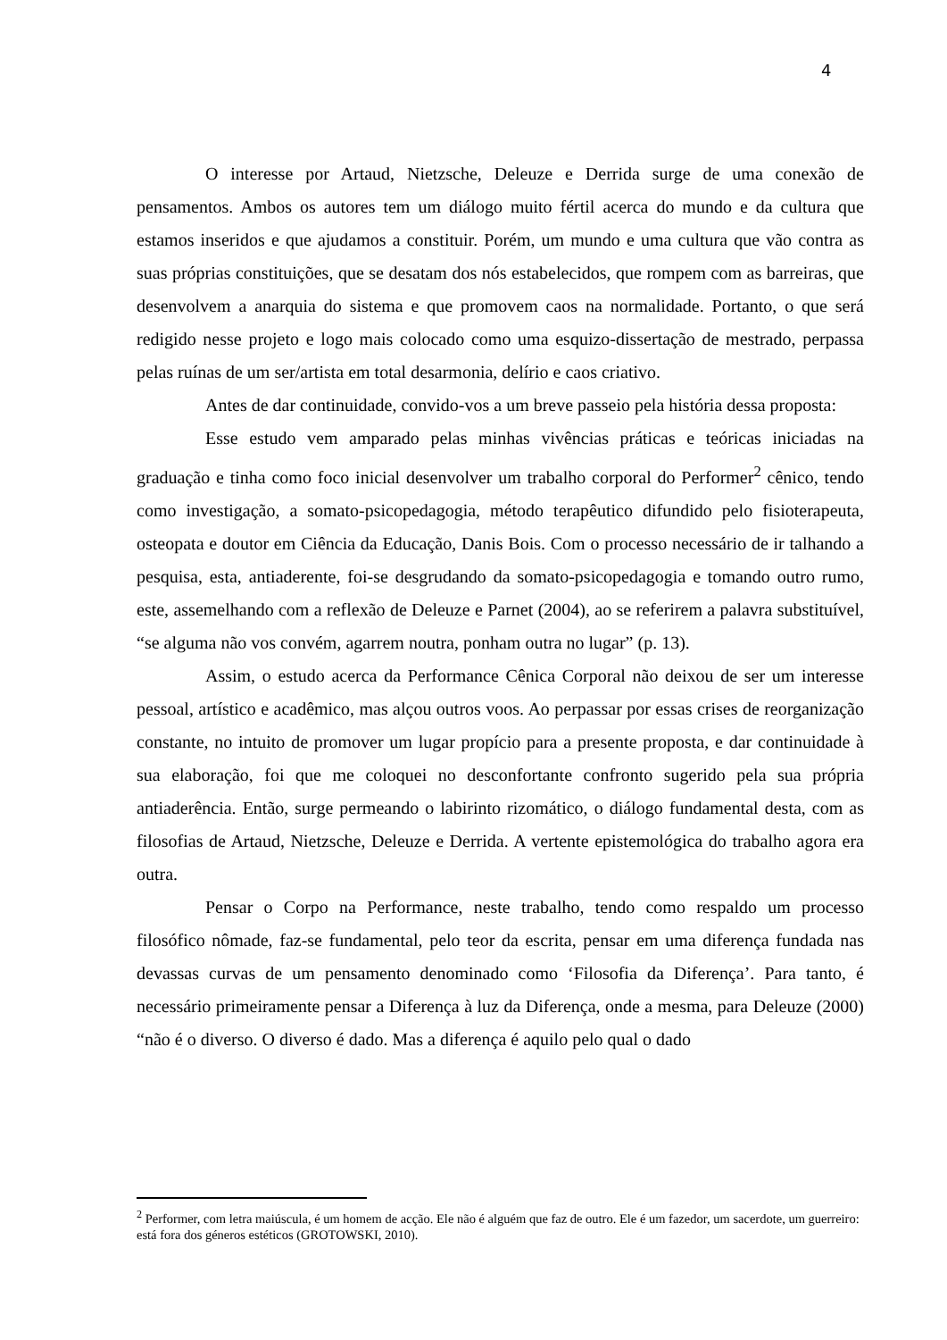4
O interesse por Artaud, Nietzsche, Deleuze e Derrida surge de uma conexão de pensamentos. Ambos os autores tem um diálogo muito fértil acerca do mundo e da cultura que estamos inseridos e que ajudamos a constituir. Porém, um mundo e uma cultura que vão contra as suas próprias constituições, que se desatam dos nós estabelecidos, que rompem com as barreiras, que desenvolvem a anarquia do sistema e que promovem caos na normalidade. Portanto, o que será redigido nesse projeto e logo mais colocado como uma esquizo-dissertação de mestrado, perpassa pelas ruínas de um ser/artista em total desarmonia, delírio e caos criativo.
Antes de dar continuidade, convido-vos a um breve passeio pela história dessa proposta:
Esse estudo vem amparado pelas minhas vivências práticas e teóricas iniciadas na graduação e tinha como foco inicial desenvolver um trabalho corporal do Performer<sup>2</sup> cênico, tendo como investigação, a somato-psicopedagogia, método terapêutico difundido pelo fisioterapeuta, osteopata e doutor em Ciência da Educação, Danis Bois. Com o processo necessário de ir talhando a pesquisa, esta, antiaderente, foi-se desgrudando da somato-psicopedagogia e tomando outro rumo, este, assemelhando com a reflexão de Deleuze e Parnet (2004), ao se referirem a palavra substituível, “se alguma não vos convém, agarrem noutra, ponham outra no lugar” (p. 13).
Assim, o estudo acerca da Performance Cênica Corporal não deixou de ser um interesse pessoal, artístico e acadêmico, mas alçou outros voos. Ao perpassar por essas crises de reorganização constante, no intuito de promover um lugar propício para a presente proposta, e dar continuidade à sua elaboração, foi que me coloquei no desconfortante confronto sugerido pela sua própria antiaderência. Então, surge permeando o labirinto rizomático, o diálogo fundamental desta, com as filosofias de Artaud, Nietzsche, Deleuze e Derrida. A vertente epistemológica do trabalho agora era outra.
Pensar o Corpo na Performance, neste trabalho, tendo como respaldo um processo filosófico nômade, faz-se fundamental, pelo teor da escrita, pensar em uma diferença fundada nas devassas curvas de um pensamento denominado como ‘Filosofia da Diferença’. Para tanto, é necessário primeiramente pensar a Diferença à luz da Diferença, onde a mesma, para Deleuze (2000) “não é o diverso. O diverso é dado. Mas a diferença é aquilo pelo qual o dado
<sup>2</sup> Performer, com letra maiúscula, é um homem de acção. Ele não é alguém que faz de outro. Ele é um fazedor, um sacerdote, um guerreiro: está fora dos géneros estéticos (GROTOWSKI, 2010).